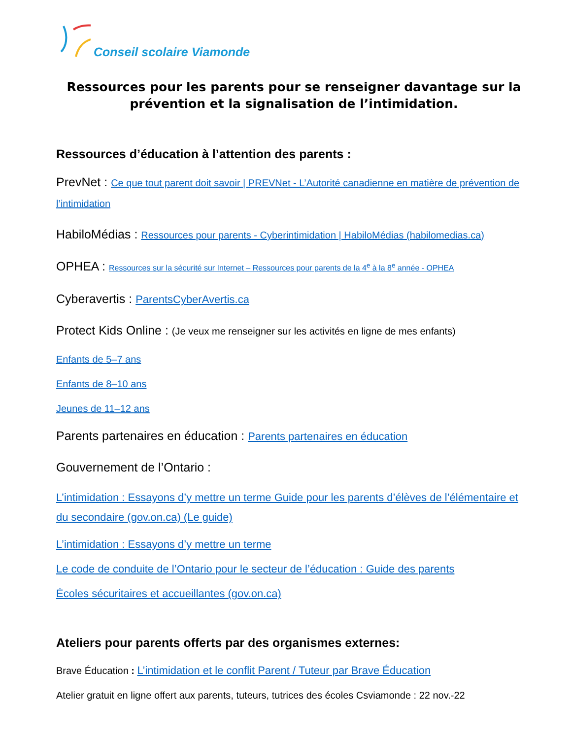Conseil scolaire Viamonde
Ressources pour les parents pour se renseigner davantage sur la prévention et la signalisation de l’intimidation.
Ressources d’éducation à l’attention des parents :
PrevNet : Ce que tout parent doit savoir | PREVNet - L’Autorité canadienne en matière de prévention de l’intimidation
HabiloMédias : Ressources pour parents - Cyberintimidation | HabiloMédias (habilomedias.ca)
OPHEA : Ressources sur la sécurité sur Internet – Ressources pour parents de la 4<sup>e</sup> à la 8<sup>e</sup> année - OPHEA
Cyberavertis : ParentsCyberAvertis.ca
Protect Kids Online : (Je veux me renseigner sur les activités en ligne de mes enfants)
Enfants de 5–7 ans
Enfants de 8–10 ans
Jeunes de 11–12 ans
Parents partenaires en éducation : Parents partenaires en éducation
Gouvernement de l’Ontario :
L’intimidation : Essayons d’y mettre un terme Guide pour les parents d’élèves de l’élémentaire et du secondaire (gov.on.ca) (Le guide)
L’intimidation : Essayons d’y mettre un terme
Le code de conduite de l’Ontario pour le secteur de l’éducation : Guide des parents
Écoles sécuritaires et accueillantes (gov.on.ca)
Ateliers pour parents offerts par des organismes externes:
Brave Éducation : L’intimidation et le conflit Parent / Tuteur par Brave Éducation
Atelier gratuit en ligne offert aux parents, tuteurs, tutrices des écoles Csviamonde : 22 nov.-22